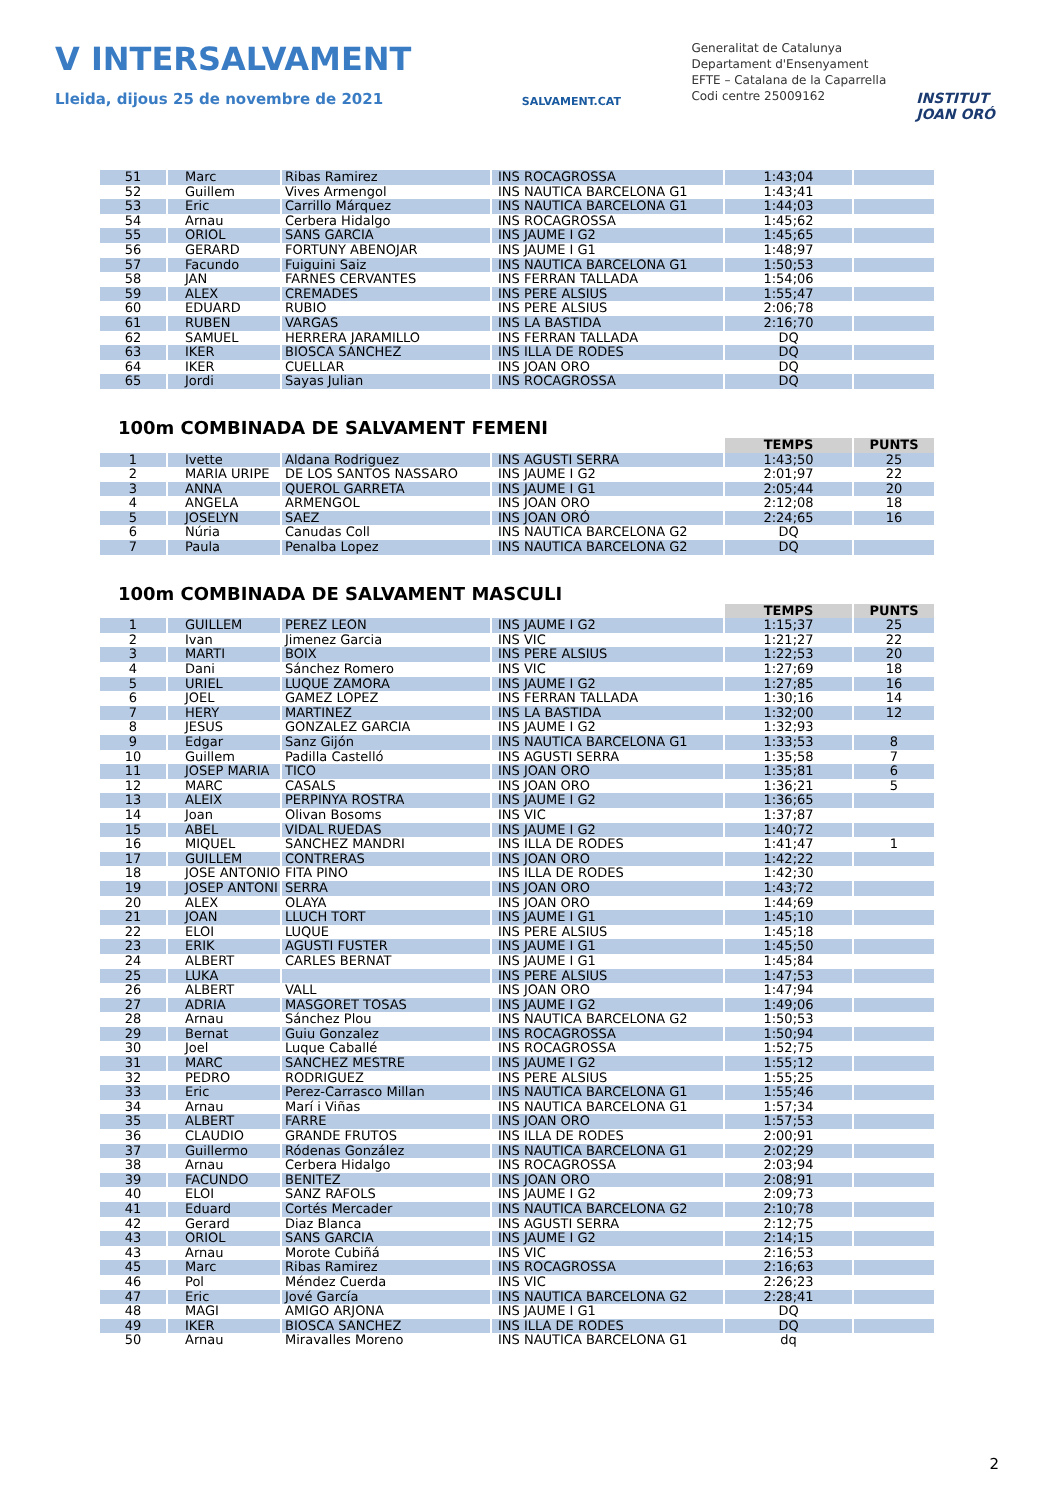V INTERSALVAMENT
Lleida, dijous 25 de novembre de 2021
SALVAMENT.CAT
Generalitat de Catalunya
Departament d'Ensenyament
EFTE – Catalana de la Caparrella
Codi centre 25009162
INSTITUT
JOAN ORÓ
| 51 | Marc | Ribas Ramirez | INS ROCAGROSSA | 1:43;04 | |
| 52 | Guillem | Vives Armengol | INS NAUTICA BARCELONA G1 | 1:43;41 | |
| 53 | Eric | Carrillo Márquez | INS NAUTICA BARCELONA G1 | 1:44;03 | |
| 54 | Arnau | Cerbera Hidalgo | INS ROCAGROSSA | 1:45;62 | |
| 55 | ORIOL | SANS GARCIA | INS JAUME I G2 | 1:45;65 | |
| 56 | GERARD | FORTUNY ABENOJAR | INS JAUME I G1 | 1:48;97 | |
| 57 | Facundo | Fuiguini Saiz | INS NAUTICA BARCELONA G1 | 1:50;53 | |
| 58 | JAN | FARNES CERVANTES | INS FERRAN TALLADA | 1:54;06 | |
| 59 | ALEX | CREMADES | INS PERE ALSIUS | 1:55;47 | |
| 60 | EDUARD | RUBIO | INS PERE ALSIUS | 2:06;78 | |
| 61 | RUBEN | VARGAS | INS LA BASTIDA | 2:16;70 | |
| 62 | SAMUEL | HERRERA JARAMILLO | INS FERRAN TALLADA | DQ | |
| 63 | IKER | BIOSCA SANCHEZ | INS ILLA DE RODES | DQ | |
| 64 | IKER | CUELLAR | INS JOAN ORO | DQ | |
| 65 | Jordi | Sayas Julian | INS ROCAGROSSA | DQ | |
100m COMBINADA DE SALVAMENT FEMENI
| | | | | TEMPS | PUNTS |
| 1 | Ivette | Aldana Rodriguez | INS AGUSTI SERRA | 1:43;50 | 25 |
| 2 | MARIA URIPE | DE LOS SANTOS NASSARO | INS JAUME I G2 | 2:01;97 | 22 |
| 3 | ANNA | QUEROL GARRETA | INS JAUME I G1 | 2:05;44 | 20 |
| 4 | ANGELA | ARMENGOL | INS JOAN ORO | 2:12;08 | 18 |
| 5 | JOSELYN | SAEZ | INS JOAN ORÓ | 2:24;65 | 16 |
| 6 | Núria | Canudas Coll | INS NAUTICA BARCELONA G2 | DQ | |
| 7 | Paula | Penalba Lopez | INS NAUTICA BARCELONA G2 | DQ | |
100m COMBINADA DE SALVAMENT MASCULI
| | | | | TEMPS | PUNTS |
| 1 | GUILLEM | PEREZ LEON | INS JAUME I G2 | 1:15;37 | 25 |
| 2 | Ivan | Jimenez Garcia | INS VIC | 1:21;27 | 22 |
| 3 | MARTI | BOIX | INS PERE ALSIUS | 1:22;53 | 20 |
| 4 | Dani | Sánchez Romero | INS VIC | 1:27;69 | 18 |
| 5 | URIEL | LUQUE ZAMORA | INS JAUME I G2 | 1:27;85 | 16 |
| 6 | JOEL | GAMEZ LOPEZ | INS FERRAN TALLADA | 1:30;16 | 14 |
| 7 | HERY | MARTINEZ | INS LA BASTIDA | 1:32;00 | 12 |
| 8 | JESUS | GONZALEZ GARCIA | INS JAUME I G2 | 1:32;93 | |
| 9 | Edgar | Sanz Gijón | INS NAUTICA BARCELONA G1 | 1:33;53 | 8 |
| 10 | Guillem | Padilla Castelló | INS AGUSTI SERRA | 1:35;58 | 7 |
| 11 | JOSEP MARIA | TICO | INS JOAN ORO | 1:35;81 | 6 |
| 12 | MARC | CASALS | INS JOAN ORO | 1:36;21 | 5 |
| 13 | ALEIX | PERPINYA ROSTRA | INS JAUME I G2 | 1:36;65 | |
| 14 | Joan | Olivan Bosoms | INS VIC | 1:37;87 | |
| 15 | ABEL | VIDAL RUEDAS | INS JAUME I G2 | 1:40;72 | |
| 16 | MIQUEL | SANCHEZ MANDRI | INS ILLA DE RODES | 1:41;47 | 1 |
| 17 | GUILLEM | CONTRERAS | INS JOAN ORO | 1:42;22 | |
| 18 | JOSE ANTONIO | FITA PINO | INS ILLA DE RODES | 1:42;30 | |
| 19 | JOSEP ANTONI | SERRA | INS JOAN ORO | 1:43;72 | |
| 20 | ALEX | OLAYA | INS JOAN ORO | 1:44;69 | |
| 21 | JOAN | LLUCH TORT | INS JAUME I G1 | 1:45;10 | |
| 22 | ELOI | LUQUE | INS PERE ALSIUS | 1:45;18 | |
| 23 | ERIK | AGUSTI FUSTER | INS JAUME I G1 | 1:45;50 | |
| 24 | ALBERT | CARLES BERNAT | INS JAUME I G1 | 1:45;84 | |
| 25 | LUKA | | INS PERE ALSIUS | 1:47;53 | |
| 26 | ALBERT | VALL | INS JOAN ORO | 1:47;94 | |
| 27 | ADRIA | MASGORET TOSAS | INS JAUME I G2 | 1:49;06 | |
| 28 | Arnau | Sánchez Plou | INS NAUTICA BARCELONA G2 | 1:50;53 | |
| 29 | Bernat | Guiu Gonzalez | INS ROCAGROSSA | 1:50;94 | |
| 30 | Joel | Luque Caballé | INS ROCAGROSSA | 1:52;75 | |
| 31 | MARC | SANCHEZ MESTRE | INS JAUME I G2 | 1:55;12 | |
| 32 | PEDRO | RODRIGUEZ | INS PERE ALSIUS | 1:55;25 | |
| 33 | Eric | Perez-Carrasco Millan | INS NAUTICA BARCELONA G1 | 1:55;46 | |
| 34 | Arnau | Marí i Viñas | INS NAUTICA BARCELONA G1 | 1:57;34 | |
| 35 | ALBERT | FARRE | INS JOAN ORO | 1:57;53 | |
| 36 | CLAUDIO | GRANDE FRUTOS | INS ILLA DE RODES | 2:00;91 | |
| 37 | Guillermo | Ródenas González | INS NAUTICA BARCELONA G1 | 2:02;29 | |
| 38 | Arnau | Cerbera Hidalgo | INS ROCAGROSSA | 2:03;94 | |
| 39 | FACUNDO | BENITEZ | INS JOAN ORO | 2:08;91 | |
| 40 | ELOI | SANZ RAFOLS | INS JAUME I G2 | 2:09;73 | |
| 41 | Eduard | Cortés Mercader | INS NAUTICA BARCELONA G2 | 2:10;78 | |
| 42 | Gerard | Diaz Blanca | INS AGUSTI SERRA | 2:12;75 | |
| 43 | ORIOL | SANS GARCIA | INS JAUME I G2 | 2:14;15 | |
| 43 | Arnau | Morote Cubiñá | INS VIC | 2:16;53 | |
| 45 | Marc | Ribas Ramirez | INS ROCAGROSSA | 2:16;63 | |
| 46 | Pol | Méndez Cuerda | INS VIC | 2:26;23 | |
| 47 | Eric | Jové García | INS NAUTICA BARCELONA G2 | 2:28;41 | |
| 48 | MAGI | AMIGO ARJONA | INS JAUME I G1 | DQ | |
| 49 | IKER | BIOSCA SANCHEZ | INS ILLA DE RODES | DQ | |
| 50 | Arnau | Miravalles Moreno | INS NAUTICA BARCELONA G1 | dq | |
2